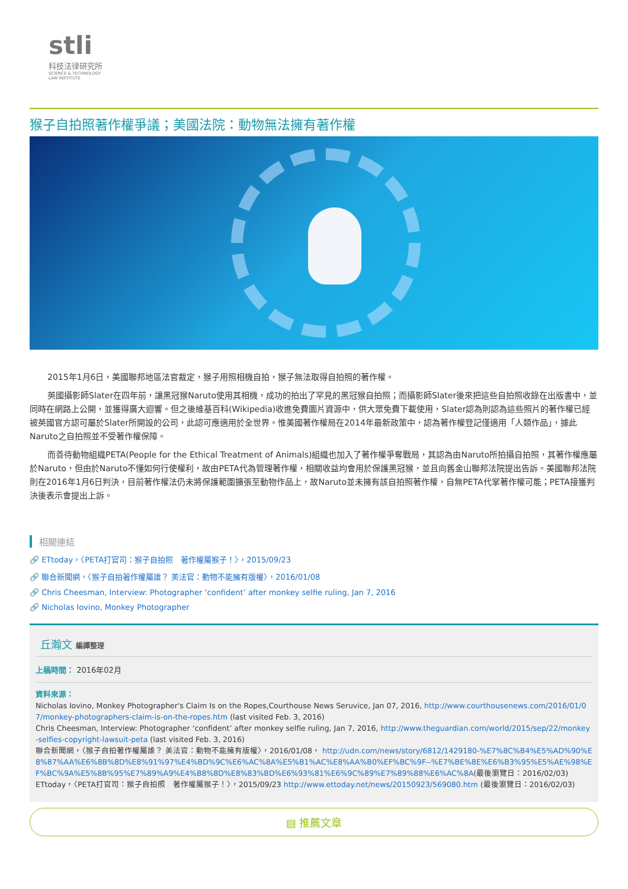stli
科技法律研究所
SCIENCE & TECHNOLOGY
LAW INSTITUTE
猴子自拍照著作權爭議；美國法院：動物無法擁有著作權
2015年1月6日，美國聯邦地區法官裁定，猴子用照相機自拍，猴子無法取得自拍照的著作權。
英國攝影師Slater在四年前，讓黑冠猴Naruto使用其相機，成功的拍出了罕見的黑冠猴自拍照；而攝影師Slater後來把這些自拍照收錄在出版書中，並同時在網路上公開，並獲得廣大迴響。但之後維基百科(Wikipedia)收進免費圖片資源中，供大眾免費下載使用，Slater認為則認為這些照片的著作權已經被英國官方認可屬於Slater所開設的公司，此認可應適用於全世界。惟美國著作權局在2014年最新政策中，認為著作權登記僅適用「人類作品」，據此Naruto之自拍照並不受著作權保障。
而善待動物組織PETA(People for the Ethical Treatment of Animals)組織也加入了著作權爭奪戰局，其認為由Naruto所拍攝自拍照，其著作權應屬於Naruto，但由於Naruto不懂如何行使權利，故由PETA代為管理著作權，相關收益均會用於保護黑冠猴，並且向舊金山聯邦法院提出告訴。美國聯邦法院則在2016年1月6日判決，目前著作權法仍未將保護範圍擴張至動物作品上，故Naruto並未擁有該自拍照著作權，自無PETA代掌著作權可能；PETA接獲判決後表示會提出上訴。
相關連結
🔗 ETtoday，〈PETA打官司：猴子自拍照　著作權屬猴子！〉，2015/09/23
🔗 聯合新聞網，〈猴子自拍著作權屬誰？ 美法官：動物不能擁有版權〉，2016/01/08
🔗 Chris Cheesman, Interview: Photographer ‘confident’ after monkey selfie ruling, Jan 7, 2016
🔗 Nicholas Iovino, Monkey Photographer
丘瀚文 編譯整理
上稿時間： 2016年02月
資料來源：
Nicholas Iovino, Monkey Photographer's Claim Is on the Ropes,Courthouse News Seruvice, Jan 07, 2016, http://www.courthousenews.com/2016/01/07/monkey-photographers-claim-is-on-the-ropes.htm (last visited Feb. 3, 2016)
Chris Cheesman, Interview: Photographer ‘confident’ after monkey selfie ruling, Jan 7, 2016, http://www.theguardian.com/world/2015/sep/22/monkey-selfies-copyright-lawsuit-peta (last visited Feb. 3, 2016)
聯合新聞網，〈猴子自拍著作權屬誰？ 美法官：動物不能擁有版權〉，2016/01/08， http://udn.com/news/story/6812/1429180-%E7%8C%B4%E5%AD%90%E8%87%AA%E6%8B%8D%E8%91%97%E4%BD%9C%E6%AC%8A%E5%B1%AC%E8%AA%B0%EF%BC%9F--%E7%BE%8E%E6%B3%95%E5%AE%98%EF%BC%9A%E5%8B%95%E7%89%A9%E4%B8%8D%E8%83%BD%E6%93%81%E6%9C%89%E7%89%88%E6%AC%8A(最後瀏覽日：2016/02/03)
ETtoday，〈PETA打官司：猴子自拍照　著作權屬猴子！〉，2015/09/23 http://www.ettoday.net/news/20150923/569080.htm (最後瀏覽日：2016/02/03)
▤ 推薦文章